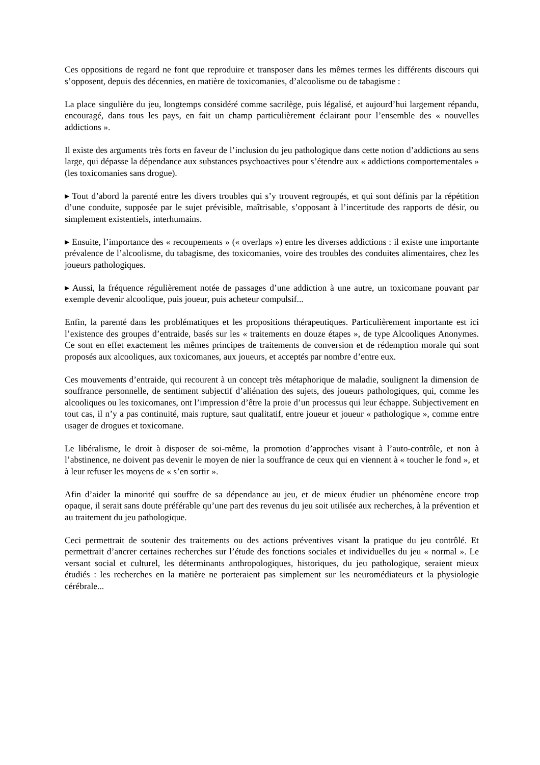Ces oppositions de regard ne font que reproduire et transposer dans les mêmes termes les différents discours qui s’opposent, depuis des décennies, en matière de toxicomanies, d’alcoolisme ou de tabagisme :
La place singulière du jeu, longtemps considéré comme sacrilège, puis légalisé, et aujourd’hui largement répandu, encouragé, dans tous les pays, en fait un champ particulièrement éclairant pour l’ensemble des « nouvelles addictions ».
Il existe des arguments très forts en faveur de l’inclusion du jeu pathologique dans cette notion d’addictions au sens large, qui dépasse la dépendance aux substances psychoactives pour s’étendre aux « addictions comportementales » (les toxicomanies sans drogue).
▸ Tout d’abord la parenté entre les divers troubles qui s’y trouvent regroupés, et qui sont définis par la répétition d’une conduite, supposée par le sujet prévisible, maîtrisable, s’opposant à l’incertitude des rapports de désir, ou simplement existentiels, interhumains.
▸ Ensuite, l’importance des « recoupements » (« overlaps ») entre les diverses addictions : il existe une importante prévalence de l’alcoolisme, du tabagisme, des toxicomanies, voire des troubles des conduites alimentaires, chez les joueurs pathologiques.
▸ Aussi, la fréquence régulièrement notée de passages d’une addiction à une autre, un toxicomane pouvant par exemple devenir alcoolique, puis joueur, puis acheteur compulsif...
Enfin, la parenté dans les problématiques et les propositions thérapeutiques. Particulièrement importante est ici l’existence des groupes d’entraide, basés sur les « traitements en douze étapes », de type Alcooliques Anonymes. Ce sont en effet exactement les mêmes principes de traitements de conversion et de rédemption morale qui sont proposés aux alcooliques, aux toxicomanes, aux joueurs, et acceptés par nombre d’entre eux.
Ces mouvements d’entraide, qui recourent à un concept très métaphorique de maladie, soulignent la dimension de souffrance personnelle, de sentiment subjectif d’aliénation des sujets, des joueurs pathologiques, qui, comme les alcooliques ou les toxicomanes, ont l’impression d’être la proie d’un processus qui leur échappe. Subjectivement en tout cas, il n’y a pas continuité, mais rupture, saut qualitatif, entre joueur et joueur « pathologique », comme entre usager de drogues et toxicomane.
Le libéralisme, le droit à disposer de soi-même, la promotion d’approches visant à l’auto-contrôle, et non à l’abstinence, ne doivent pas devenir le moyen de nier la souffrance de ceux qui en viennent à « toucher le fond », et à leur refuser les moyens de « s’en sortir ».
Afin d’aider la minorité qui souffre de sa dépendance au jeu, et de mieux étudier un phénomène encore trop opaque, il serait sans doute préférable qu’une part des revenus du jeu soit utilisée aux recherches, à la prévention et au traitement du jeu pathologique.
Ceci permettrait de soutenir des traitements ou des actions préventives visant la pratique du jeu contrôlé. Et permettrait d’ancrer certaines recherches sur l’étude des fonctions sociales et individuelles du jeu « normal ». Le versant social et culturel, les déterminants anthropologiques, historiques, du jeu pathologique, seraient mieux étudiés : les recherches en la matière ne porteraient pas simplement sur les neuromédiateurs et la physiologie cérébrale...